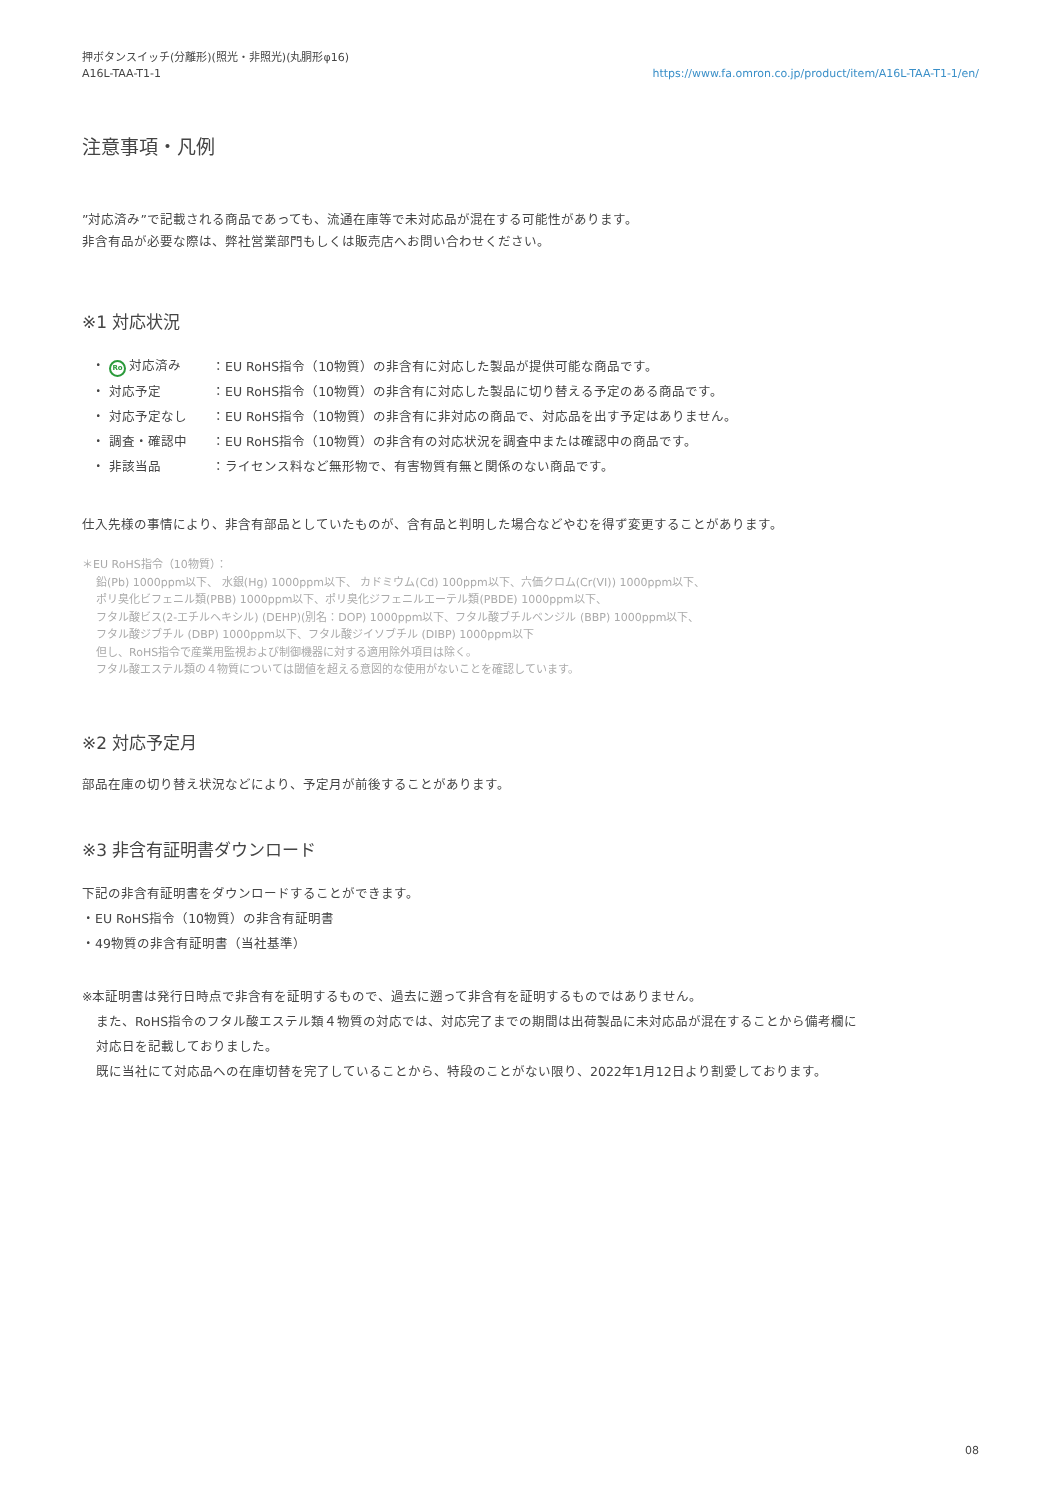押ボタンスイッチ(分離形)(照光・非照光)(丸胴形φ16)
A16L-TAA-T1-1
https://www.fa.omron.co.jp/product/item/A16L-TAA-T1-1/en/
注意事項・凡例
”対応済み”で記載される商品であっても、流通在庫等で未対応品が混在する可能性があります。
非含有品が必要な際は、弊社営業部門もしくは販売店へお問い合わせください。
※1 対応状況
・ Ro 対応済み ：EU RoHS指令（10物質）の非含有に対応した製品が提供可能な商品です。
・ 対応予定 ：EU RoHS指令（10物質）の非含有に対応した製品に切り替える予定のある商品です。
・ 対応予定なし ：EU RoHS指令（10物質）の非含有に非対応の商品で、対応品を出す予定はありません。
・ 調査・確認中 ：EU RoHS指令（10物質）の非含有の対応状況を調査中または確認中の商品です。
・ 非該当品 ：ライセンス料など無形物で、有害物質有無と関係のない商品です。
仕入先様の事情により、非含有部品としていたものが、含有品と判明した場合などやむを得ず変更することがあります。
＊EU RoHS指令（10物質）：
鉛(Pb) 1000ppm以下、 水銀(Hg) 1000ppm以下、 カドミウム(Cd) 100ppm以下、六価クロム(Cr(VI)) 1000ppm以下、
ポリ臭化ビフェニル類(PBB) 1000ppm以下、ポリ臭化ジフェニルエーテル類(PBDE) 1000ppm以下、
フタル酸ビス(2-エチルヘキシル) (DEHP)(別名：DOP) 1000ppm以下、フタル酸ブチルベンジル (BBP) 1000ppm以下、
フタル酸ジブチル (DBP) 1000ppm以下、フタル酸ジイソブチル (DIBP) 1000ppm以下
但し、RoHS指令で産業用監視および制御機器に対する適用除外項目は除く。
フタル酸エステル類の４物質については閾値を超える意図的な使用がないことを確認しています。
※2 対応予定月
部品在庫の切り替え状況などにより、予定月が前後することがあります。
※3 非含有証明書ダウンロード
下記の非含有証明書をダウンロードすることができます。
・EU RoHS指令（10物質）の非含有証明書
・49物質の非含有証明書（当社基準）
※本証明書は発行日時点で非含有を証明するもので、過去に遡って非含有を証明するものではありません。
また、RoHS指令のフタル酸エステル類４物質の対応では、対応完了までの期間は出荷製品に未対応品が混在することから備考欄に
対応日を記載しておりました。
既に当社にて対応品への在庫切替を完了していることから、特段のことがない限り、2022年1月12日より割愛しております。
08